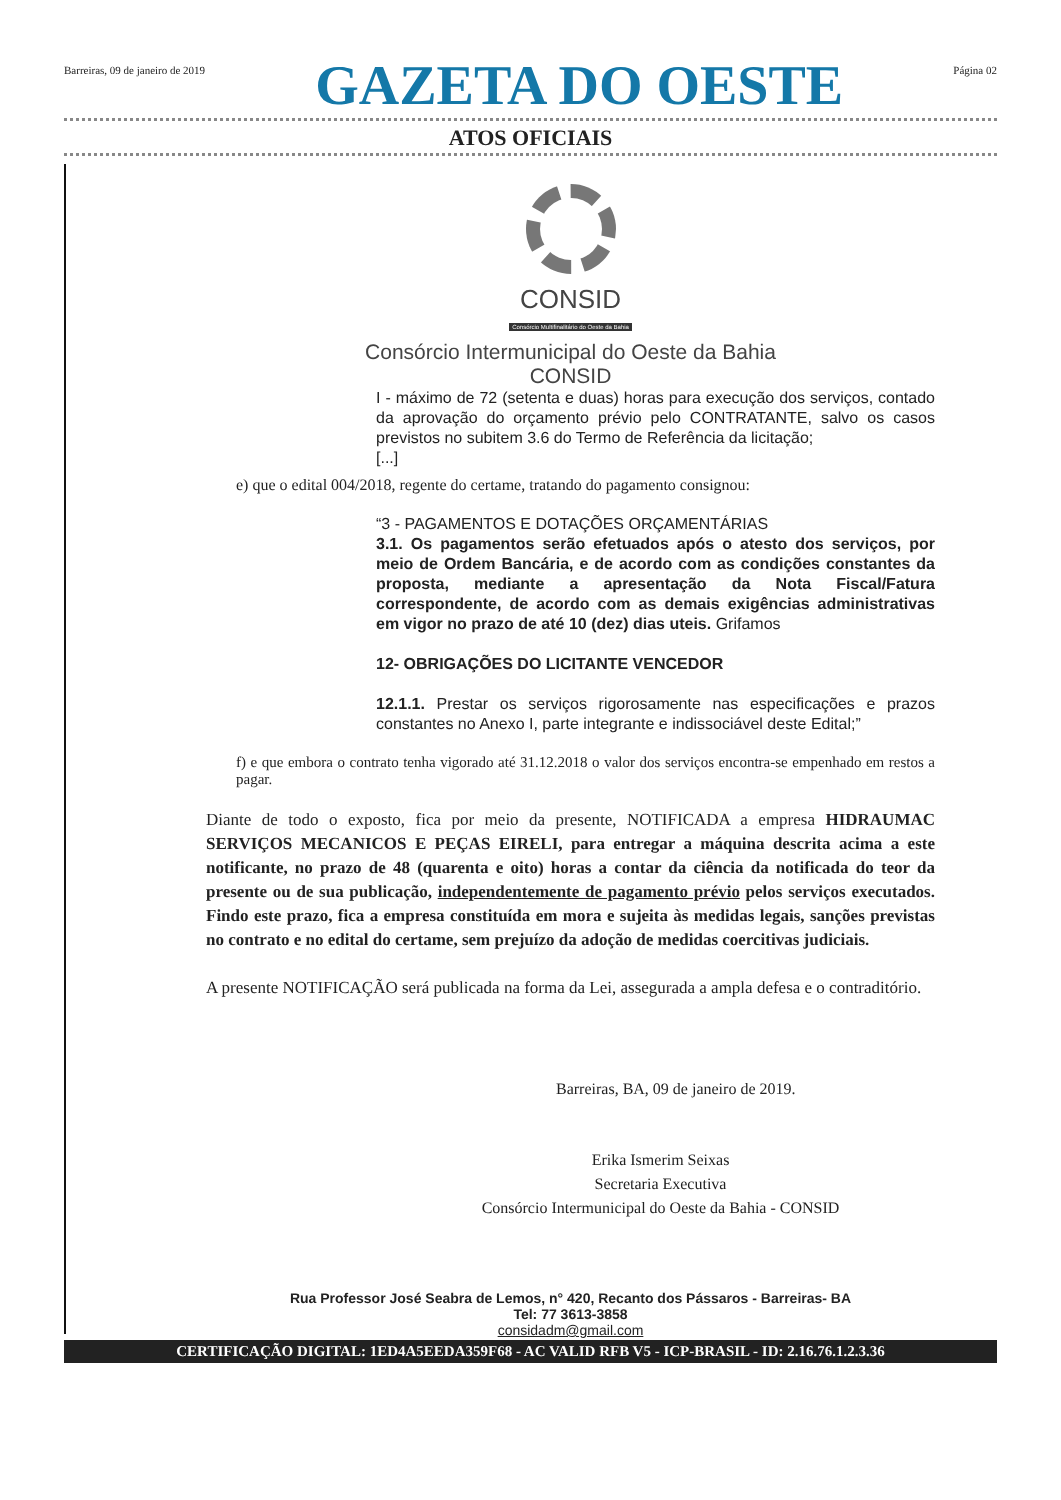Barreiras, 09 de janeiro de 2019 GAZETA DO OESTE Página 02
ATOS OFICIAIS
CONSID
Consórcio Multifinalitário do Oeste da Bahia
Consórcio Intermunicipal do Oeste da Bahia
CONSID
I - máximo de 72 (setenta e duas) horas para execução dos serviços, contado da aprovação do orçamento prévio pelo CONTRATANTE, salvo os casos previstos no subitem 3.6 do Termo de Referência da licitação;
[...]
e) que o edital 004/2018, regente do certame, tratando do pagamento consignou:
“3 - PAGAMENTOS E DOTAÇÕES ORÇAMENTÁRIAS
3.1. Os pagamentos serão efetuados após o atesto dos serviços, por meio de Ordem Bancária, e de acordo com as condições constantes da proposta, mediante a apresentação da Nota Fiscal/Fatura correspondente, de acordo com as demais exigências administrativas em vigor no prazo de até 10 (dez) dias uteis. Grifamos
12- OBRIGAÇÕES DO LICITANTE VENCEDOR
12.1.1. Prestar os serviços rigorosamente nas especificações e prazos constantes no Anexo I, parte integrante e indissociável deste Edital;”
f) e que embora o contrato tenha vigorado até 31.12.2018 o valor dos serviços encontra-se empenhado em restos a pagar.
Diante de todo o exposto, fica por meio da presente, NOTIFICADA a empresa HIDRAUMAC SERVIÇOS MECANICOS E PEÇAS EIRELI, para entregar a máquina descrita acima a este notificante, no prazo de 48 (quarenta e oito) horas a contar da ciência da notificada do teor da presente ou de sua publicação, independentemente de pagamento prévio pelos serviços executados. Findo este prazo, fica a empresa constituída em mora e sujeita às medidas legais, sanções previstas no contrato e no edital do certame, sem prejuízo da adoção de medidas coercitivas judiciais.
A presente NOTIFICAÇÃO será publicada na forma da Lei, assegurada a ampla defesa e o contraditório.
Barreiras, BA, 09 de janeiro de 2019.
Erika Ismerim Seixas
Secretaria Executiva
Consórcio Intermunicipal do Oeste da Bahia - CONSID
Rua Professor José Seabra de Lemos, n° 420, Recanto dos Pássaros - Barreiras- BA
Tel: 77 3613-3858
considadm@gmail.com
CERTIFICAÇÃO DIGITAL: 1ED4A5EEDA359F68 - AC VALID RFB V5 - ICP-BRASIL - ID: 2.16.76.1.2.3.36